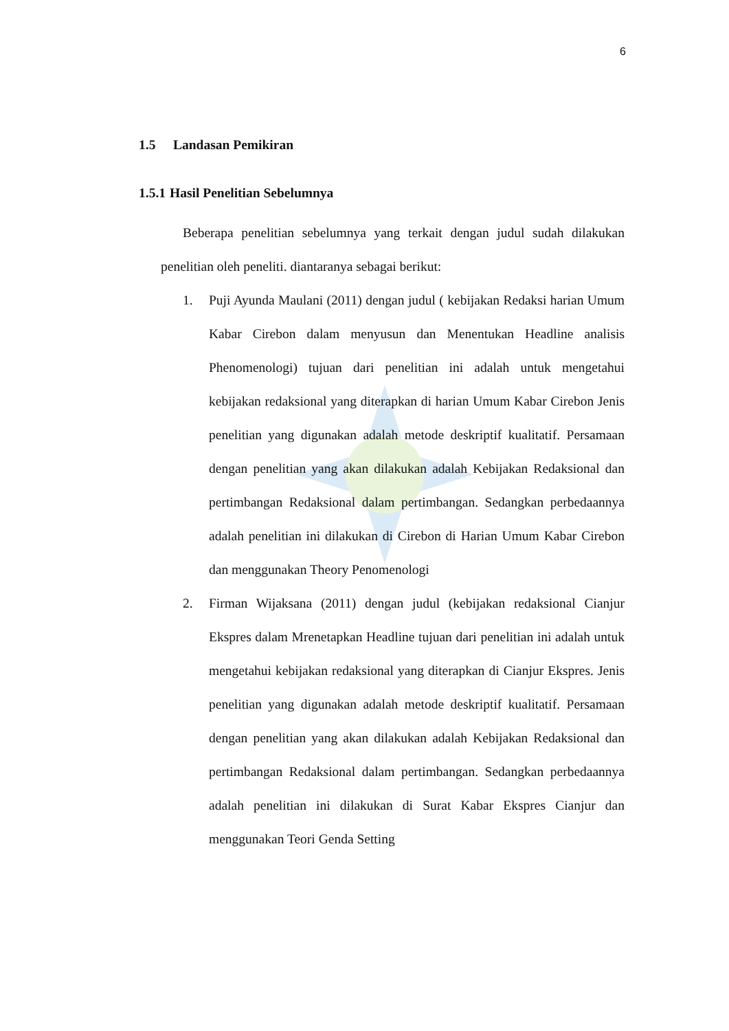6
1.5 Landasan Pemikiran
1.5.1 Hasil Penelitian Sebelumnya
Beberapa penelitian sebelumnya yang terkait dengan judul sudah dilakukan penelitian oleh peneliti. diantaranya sebagai berikut:
1. Puji Ayunda Maulani (2011) dengan judul ( kebijakan Redaksi harian Umum Kabar Cirebon dalam menyusun dan Menentukan Headline analisis Phenomenologi) tujuan dari penelitian ini adalah untuk mengetahui kebijakan redaksional yang diterapkan di harian Umum Kabar Cirebon Jenis penelitian yang digunakan adalah metode deskriptif kualitatif. Persamaan dengan penelitian yang akan dilakukan adalah Kebijakan Redaksional dan pertimbangan Redaksional dalam pertimbangan. Sedangkan perbedaannya adalah penelitian ini dilakukan di Cirebon di Harian Umum Kabar Cirebon dan menggunakan Theory Penomenologi
2. Firman Wijaksana (2011) dengan judul (kebijakan redaksional Cianjur Ekspres dalam Mrenetapkan Headline tujuan dari penelitian ini adalah untuk mengetahui kebijakan redaksional yang diterapkan di Cianjur Ekspres. Jenis penelitian yang digunakan adalah metode deskriptif kualitatif. Persamaan dengan penelitian yang akan dilakukan adalah Kebijakan Redaksional dan pertimbangan Redaksional dalam pertimbangan. Sedangkan perbedaannya adalah penelitian ini dilakukan di Surat Kabar Ekspres Cianjur dan menggunakan Teori Genda Setting